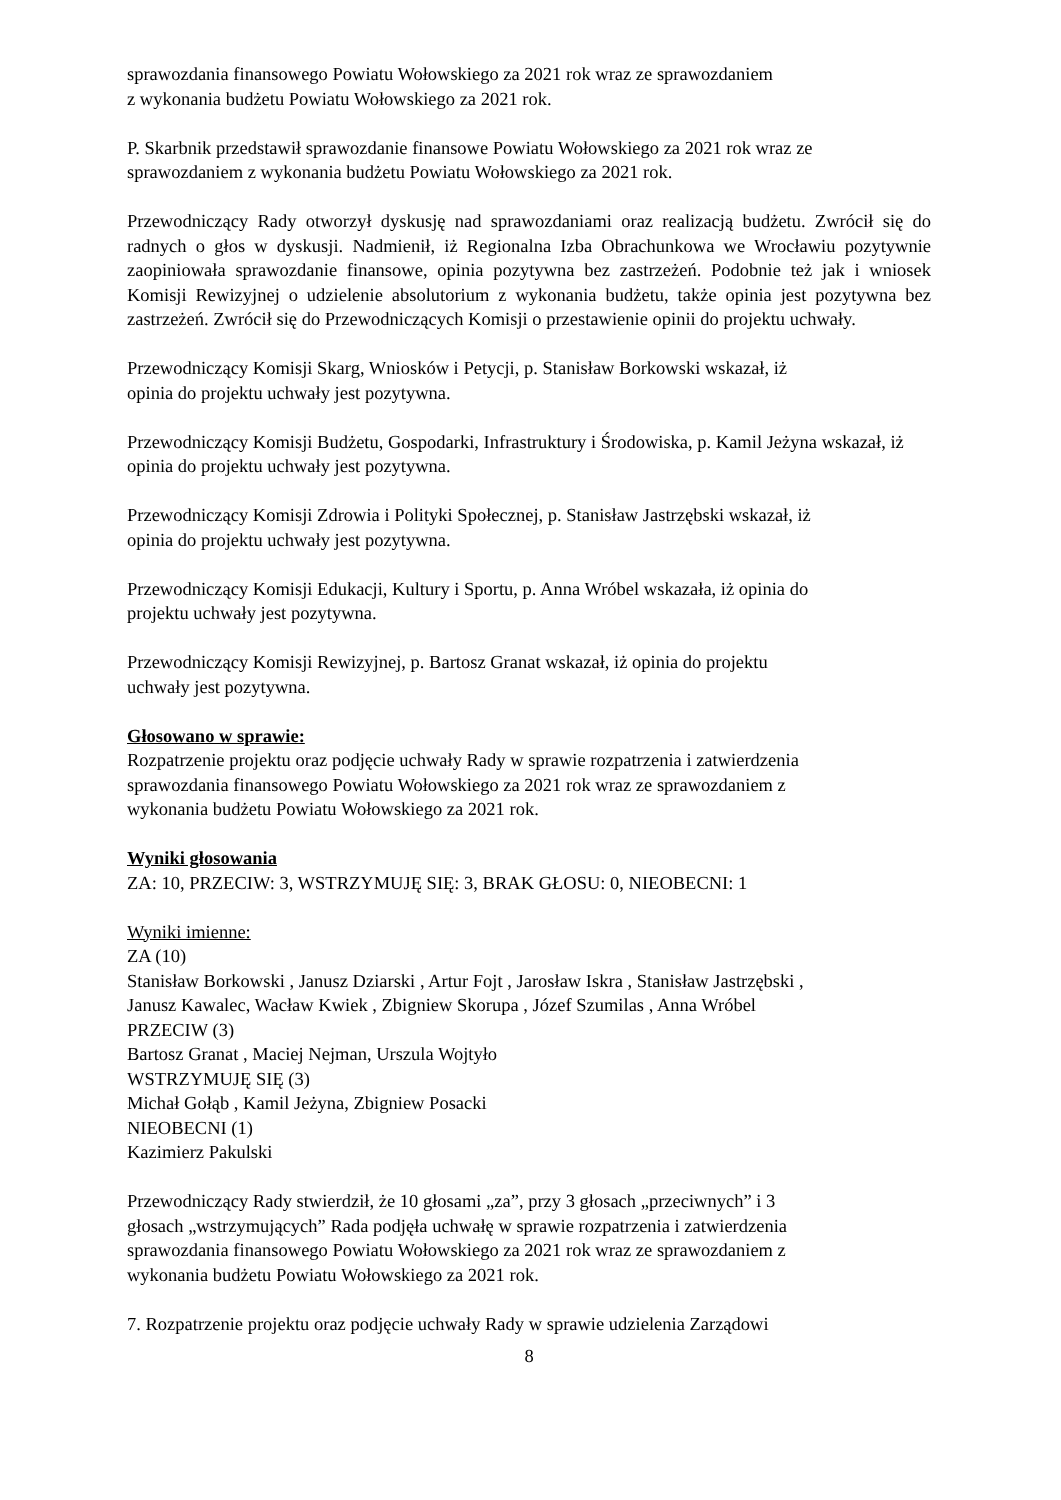sprawozdania finansowego Powiatu Wołowskiego za 2021 rok wraz ze sprawozdaniem
z wykonania budżetu Powiatu Wołowskiego za 2021 rok.
P. Skarbnik przedstawił sprawozdanie finansowe Powiatu Wołowskiego za 2021 rok wraz ze sprawozdaniem z wykonania budżetu Powiatu Wołowskiego za 2021 rok.
Przewodniczący Rady otworzył dyskusję nad sprawozdaniami oraz realizacją budżetu. Zwrócił się do radnych o głos w dyskusji. Nadmienił, iż Regionalna Izba Obrachunkowa we Wrocławiu pozytywnie zaopiniowała sprawozdanie finansowe, opinia pozytywna bez zastrzeżeń. Podobnie też jak i wniosek Komisji Rewizyjnej o udzielenie absolutorium z wykonania budżetu, także opinia jest pozytywna bez zastrzeżeń. Zwrócił się do Przewodniczących Komisji o przestawienie opinii do projektu uchwały.
Przewodniczący Komisji Skarg, Wniosków i Petycji, p. Stanisław Borkowski wskazał, iż
opinia do projektu uchwały jest pozytywna.
Przewodniczący Komisji Budżetu, Gospodarki, Infrastruktury i Środowiska, p. Kamil Jeżyna wskazał, iż opinia do projektu uchwały jest pozytywna.
Przewodniczący Komisji Zdrowia i Polityki Społecznej, p. Stanisław Jastrzębski wskazał, iż
opinia do projektu uchwały jest pozytywna.
Przewodniczący Komisji Edukacji, Kultury i Sportu, p. Anna Wróbel wskazała, iż opinia do
projektu uchwały jest pozytywna.
Przewodniczący Komisji Rewizyjnej, p. Bartosz Granat wskazał, iż opinia do projektu
uchwały jest pozytywna.
Głosowano w sprawie:
Rozpatrzenie projektu oraz podjęcie uchwały Rady w sprawie rozpatrzenia i zatwierdzenia
sprawozdania finansowego Powiatu Wołowskiego za 2021 rok wraz ze sprawozdaniem z
wykonania budżetu Powiatu Wołowskiego za 2021 rok.
Wyniki głosowania
ZA: 10, PRZECIW: 3, WSTRZYMUJĘ SIĘ: 3, BRAK GŁOSU: 0, NIEOBECNI: 1
Wyniki imienne:
ZA (10)
Stanisław Borkowski , Janusz Dziarski , Artur Fojt , Jarosław Iskra , Stanisław Jastrzębski ,
Janusz Kawalec, Wacław Kwiek , Zbigniew Skorupa , Józef Szumilas , Anna Wróbel
PRZECIW (3)
Bartosz Granat , Maciej Nejman, Urszula Wojtyło
WSTRZYMUJĘ SIĘ (3)
Michał Gołąb , Kamil Jeżyna, Zbigniew Posacki
NIEOBECNI (1)
Kazimierz Pakulski
Przewodniczący Rady stwierdził, że 10 głosami „za”, przy 3 głosach „przeciwnych” i 3
głosach „wstrzymujących” Rada podjęła uchwałę w sprawie rozpatrzenia i zatwierdzenia
sprawozdania finansowego Powiatu Wołowskiego za 2021 rok wraz ze sprawozdaniem z
wykonania budżetu Powiatu Wołowskiego za 2021 rok.
7. Rozpatrzenie projektu oraz podjęcie uchwały Rady w sprawie udzielenia Zarządowi
8